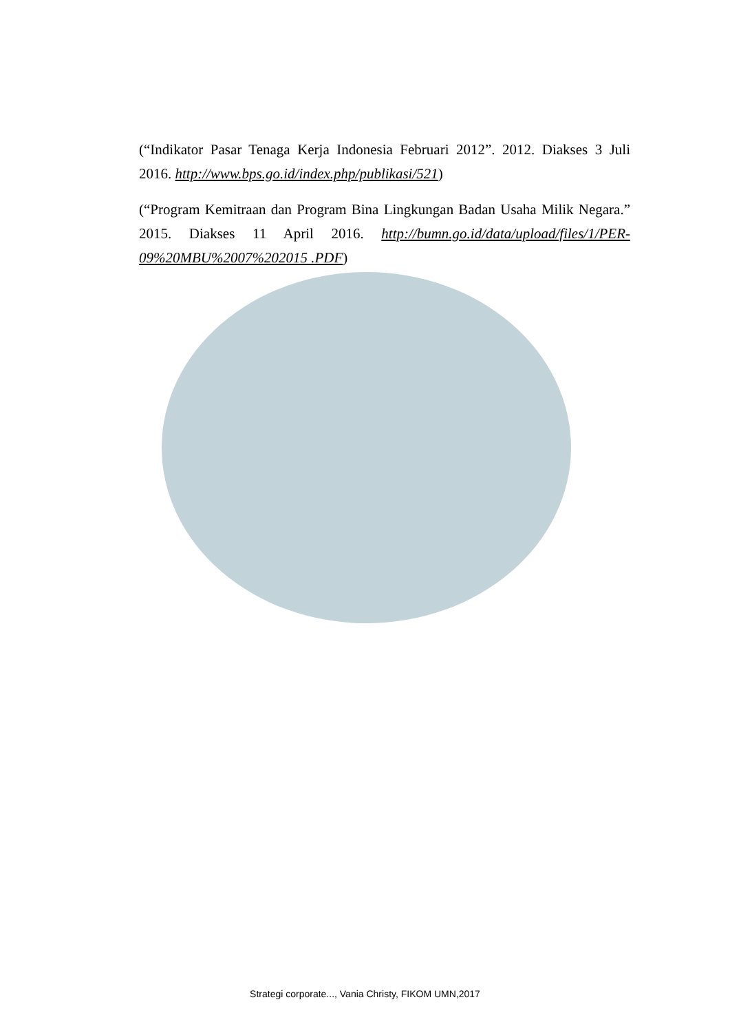(“Indikator Pasar Tenaga Kerja Indonesia Februari 2012”. 2012. Diakses 3 Juli 2016. http://www.bps.go.id/index.php/publikasi/521)
(“Program Kemitraan dan Program Bina Lingkungan Badan Usaha Milik Negara.” 2015. Diakses 11 April 2016. http://bumn.go.id/data/upload/files/1/PER-09%20MBU%2007%202015 .PDF)
Strategi corporate..., Vania Christy, FIKOM UMN,2017